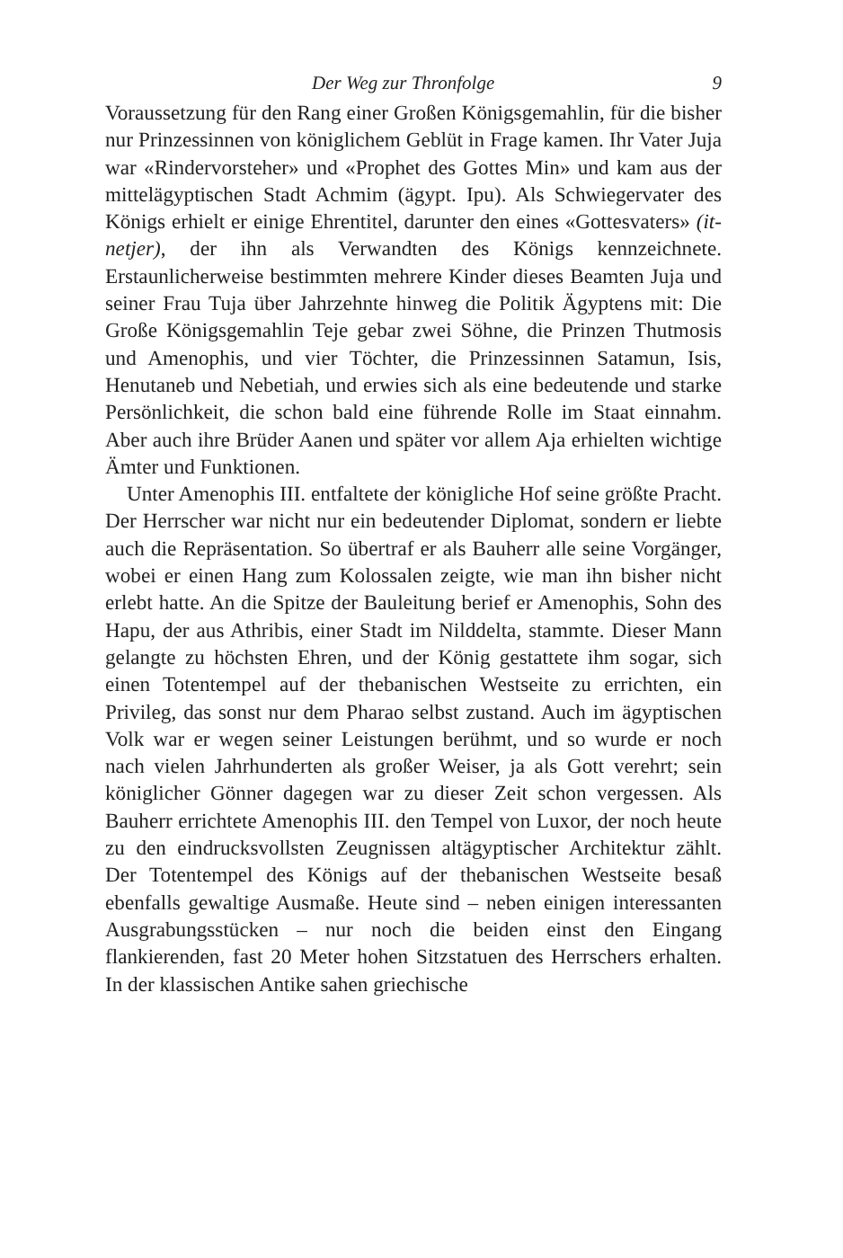Der Weg zur Thronfolge 9
Voraussetzung für den Rang einer Großen Königsgemahlin, für die bisher nur Prinzessinnen von königlichem Geblüt in Frage kamen. Ihr Vater Juja war «Rindervorsteher» und «Prophet des Gottes Min» und kam aus der mittelägyptischen Stadt Achmim (ägypt. Ipu). Als Schwiegervater des Königs erhielt er einige Ehrentitel, darunter den eines «Gottesvaters» (it-netjer), der ihn als Verwandten des Königs kennzeichnete. Erstaunlicherweise bestimmten mehrere Kinder dieses Beamten Juja und seiner Frau Tuja über Jahrzehnte hinweg die Politik Ägyptens mit: Die Große Königsgemahlin Teje gebar zwei Söhne, die Prinzen Thutmosis und Amenophis, und vier Töchter, die Prinzessinnen Satamun, Isis, Henutaneb und Nebetiah, und erwies sich als eine bedeutende und starke Persönlichkeit, die schon bald eine führende Rolle im Staat einnahm. Aber auch ihre Brüder Aanen und später vor allem Aja erhielten wichtige Ämter und Funktionen.
Unter Amenophis III. entfaltete der königliche Hof seine größte Pracht. Der Herrscher war nicht nur ein bedeutender Diplomat, sondern er liebte auch die Repräsentation. So übertraf er als Bauherr alle seine Vorgänger, wobei er einen Hang zum Kolossalen zeigte, wie man ihn bisher nicht erlebt hatte. An die Spitze der Bauleitung berief er Amenophis, Sohn des Hapu, der aus Athribis, einer Stadt im Nilddelta, stammte. Dieser Mann gelangte zu höchsten Ehren, und der König gestattete ihm sogar, sich einen Totentempel auf der thebanischen Westseite zu errichten, ein Privileg, das sonst nur dem Pharao selbst zustand. Auch im ägyptischen Volk war er wegen seiner Leistungen berühmt, und so wurde er noch nach vielen Jahrhunderten als großer Weiser, ja als Gott verehrt; sein königlicher Gönner dagegen war zu dieser Zeit schon vergessen. Als Bauherr errichtete Amenophis III. den Tempel von Luxor, der noch heute zu den eindrucksvollsten Zeugnissen altägyptischer Architektur zählt. Der Totentempel des Königs auf der thebanischen Westseite besaß ebenfalls gewaltige Ausmaße. Heute sind – neben einigen interessanten Ausgrabungsstücken – nur noch die beiden einst den Eingang flankierenden, fast 20 Meter hohen Sitzstatuen des Herrschers erhalten. In der klassischen Antike sahen griechische